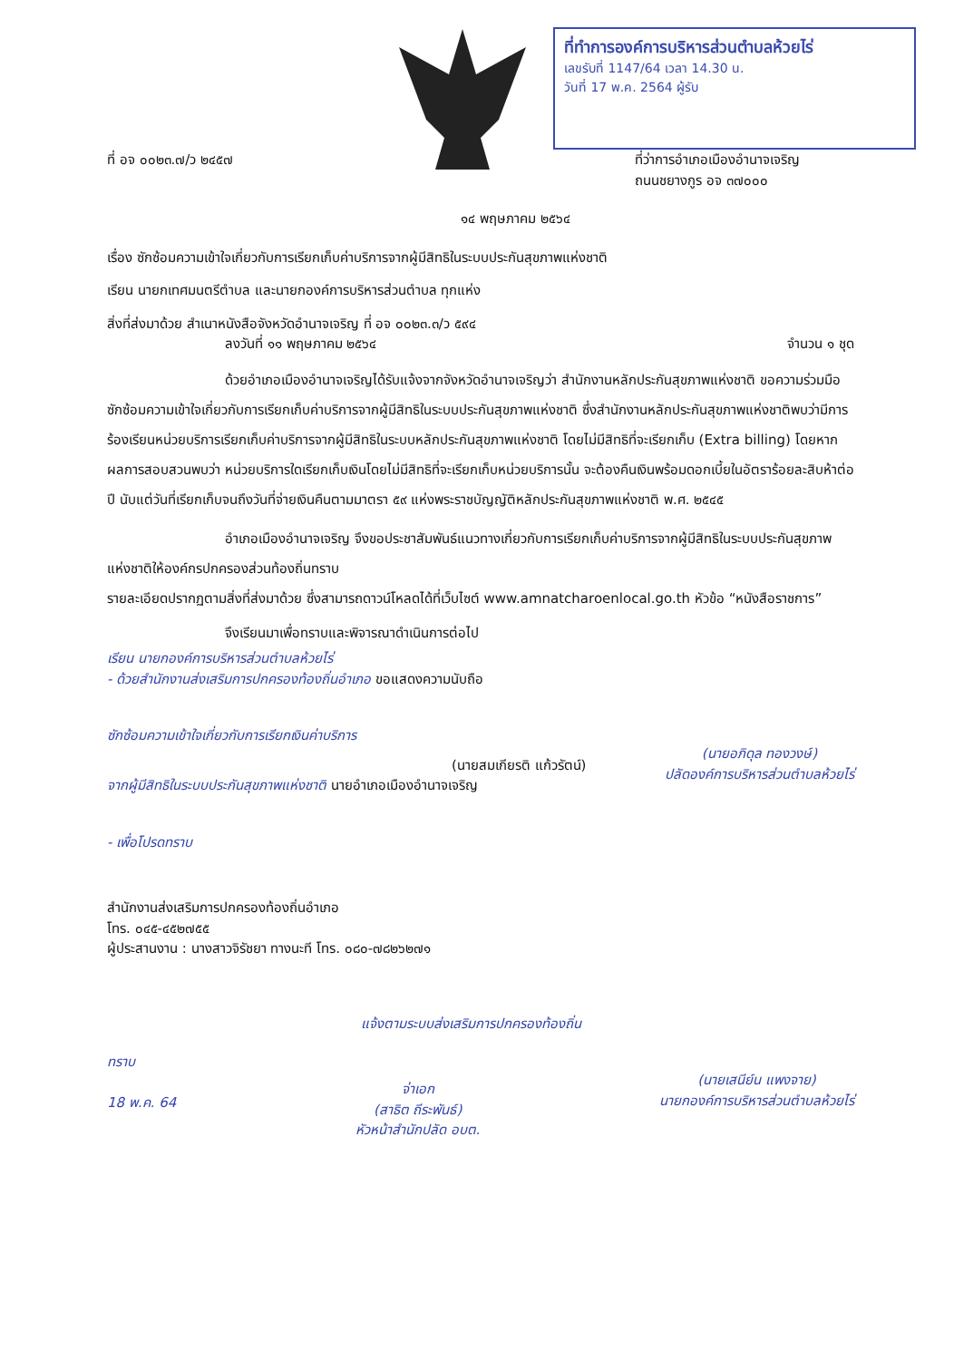ที่ทำการองค์การบริหารส่วนตำบลห้วยไร่
เลขรับที่ 1147/64 เวลา 14.30 น.
วันที่ 17 พ.ค. 2564 ผู้รับ
ที่ อจ ๐๐๒๓.๗/ว ๒๔๕๗ ที่ว่าการอำเภอเมืองอำนาจเจริญ
ถนนชยางกูร อจ ๓๗๐๐๐
๑๔ พฤษภาคม ๒๕๖๔
เรื่อง ซักซ้อมความเข้าใจเกี่ยวกับการเรียกเก็บค่าบริการจากผู้มีสิทธิในระบบประกันสุขภาพแห่งชาติ
เรียน นายกเทศมนตรีตำบล และนายกองค์การบริหารส่วนตำบล ทุกแห่ง
สิ่งที่ส่งมาด้วย สำเนาหนังสือจังหวัดอำนาจเจริญ ที่ อจ ๐๐๒๓.๓/ว ๕๙๔
ลงวันที่ ๑๑ พฤษภาคม ๒๕๖๔ จำนวน ๑ ชุด
ด้วยอำเภอเมืองอำนาจเจริญได้รับแจ้งจากจังหวัดอำนาจเจริญว่า สำนักงานหลักประกันสุขภาพแห่งชาติ ขอความร่วมมือซักซ้อมความเข้าใจเกี่ยวกับการเรียกเก็บค่าบริการจากผู้มีสิทธิในระบบประกันสุขภาพแห่งชาติ ซึ่งสำนักงานหลักประกันสุขภาพแห่งชาติพบว่ามีการร้องเรียนหน่วยบริการเรียกเก็บค่าบริการจากผู้มีสิทธิในระบบหลักประกันสุขภาพแห่งชาติ โดยไม่มีสิทธิที่จะเรียกเก็บ (Extra billing) โดยหากผลการสอบสวนพบว่า หน่วยบริการใดเรียกเก็บเงินโดยไม่มีสิทธิที่จะเรียกเก็บหน่วยบริการนั้น จะต้องคืนเงินพร้อมดอกเบี้ยในอัตราร้อยละสิบห้าต่อปี นับแต่วันที่เรียกเก็บจนถึงวันที่จ่ายเงินคืนตามมาตรา ๕๙ แห่งพระราชบัญญัติหลักประกันสุขภาพแห่งชาติ พ.ศ. ๒๕๔๕
อำเภอเมืองอำนาจเจริญ จึงขอประชาสัมพันธ์แนวทางเกี่ยวกับการเรียกเก็บค่าบริการจากผู้มีสิทธิในระบบประกันสุขภาพแห่งชาติให้องค์กรปกครองส่วนท้องถิ่นทราบ
รายละเอียดปรากฏตามสิ่งที่ส่งมาด้วย ซึ่งสามารถดาวน์โหลดได้ที่เว็บไซต์ www.amnatcharoenlocal.go.th หัวข้อ “หนังสือราชการ”
จึงเรียนมาเพื่อทราบและพิจารณาดำเนินการต่อไป
เรียน นายกองค์การบริหารส่วนตำบลห้วยไร่
- ด้วยสำนักงานส่งเสริมการปกครองท้องถิ่นอำเภอ ขอแสดงความนับถือ
ซักซ้อมความเข้าใจเกี่ยวกับการเรียกเงินค่าบริการ
(นายสมเกียรติ แก้วรัตน์)
จากผู้มีสิทธิในระบบประกันสุขภาพแห่งชาติ นายอำเภอเมืองอำนาจเจริญ
- เพื่อโปรดทราบ
(นายอภิดุล ทองวงษ์)
ปลัดองค์การบริหารส่วนตำบลห้วยไร่
สำนักงานส่งเสริมการปกครองท้องถิ่นอำเภอ
โทร. ๐๔๕-๔๕๒๗๕๕
ผู้ประสานงาน : นางสาวจิรัชยา ทางนะที โทร. ๐๘๐-๗๘๒๖๒๗๑
แจ้งตามระบบส่งเสริมการปกครองท้องถิ่น
ทราบ
18 พ.ค. 64
จ่าเอก
(สาธิต ถีระพันธ์)
หัวหน้าสำนักปลัด อบต.
(นายเสนีย์น แพงจาย)
นายกองค์การบริหารส่วนตำบลห้วยไร่